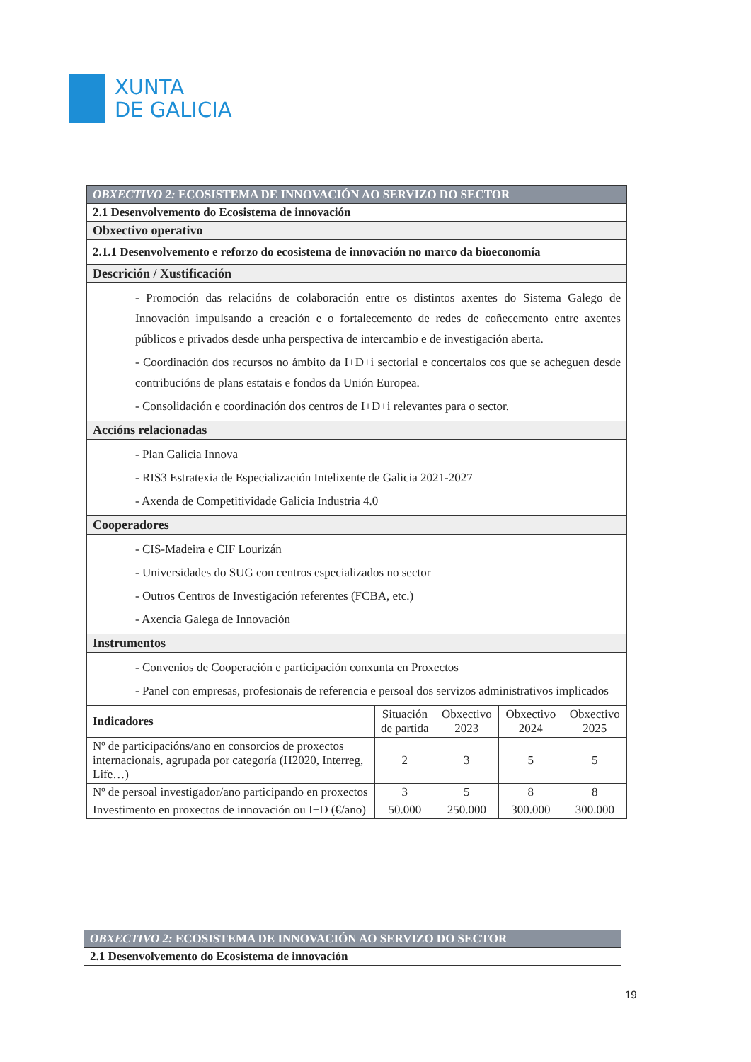XUNTA
DE GALICIA
| OBXECTIVO 2: ECOSISTEMA DE INNOVACIÓN AO SERVIZO DO SECTOR | | | | |
| 2.1 Desenvolvemento do Ecosistema de innovación | | | | |
| Obxectivo operativo | | | | |
| 2.1.1 Desenvolvemento e reforzo do ecosistema de innovación no marco da bioeconomía | | | | |
| Descrición / Xustificación | | | | |
| - Promoción das relacións de colaboración entre os distintos axentes do Sistema Galego de Innovación impulsando a creación e o fortalecemento de redes de coñecemento entre axentes públicos e privados desde unha perspectiva de intercambio e de investigación aberta. - Coordinación dos recursos no ámbito da I+D+i sectorial e concertalos cos que se acheguen desde contribucións de plans estatais e fondos da Unión Europea. - Consolidación e coordinación dos centros de I+D+i relevantes para o sector. | | | | |
| Accións relacionadas | | | | |
| - Plan Galicia Innova - RIS3 Estratexia de Especialización Intelixente de Galicia 2021-2027 - Axenda de Competitividade Galicia Industria 4.0 | | | | |
| Cooperadores | | | | |
| - CIS-Madeira e CIF Lourizán - Universidades do SUG con centros especializados no sector - Outros Centros de Investigación referentes (FCBA, etc.) - Axencia Galega de Innovación | | | | |
| Instrumentos | | | | |
| - Convenios de Cooperación e participación conxunta en Proxectos - Panel con empresas, profesionais de referencia e persoal dos servizos administrativos implicados | | | | |
| Indicadores | Situación de partida | Obxectivo 2023 | Obxectivo 2024 | Obxectivo 2025 |
| Nº de participacións/ano en consorcios de proxectos internacionais, agrupada por categoría (H2020, Interreg, Life…) | 2 | 3 | 5 | 5 |
| Nº de persoal investigador/ano participando en proxectos | 3 | 5 | 8 | 8 |
| Investimento en proxectos de innovación ou I+D (€/ano) | 50.000 | 250.000 | 300.000 | 300.000 |
| OBXECTIVO 2: ECOSISTEMA DE INNOVACIÓN AO SERVIZO DO SECTOR |
| 2.1 Desenvolvemento do Ecosistema de innovación |
19